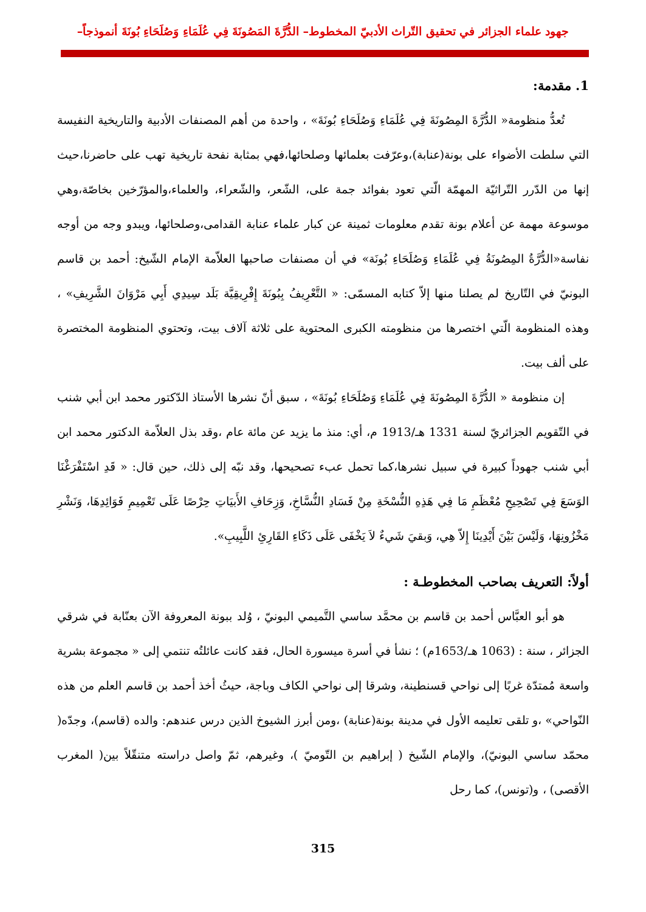جهود علماء الجزائر في تحقيق التّراث الأدبيّ المخطوط– الدُّرَّةَ المَصُونَةَ فِي عُلَمَاءِ وَصُلَحَاءِ بُونَةَ أنموذجاً–
1. مقدمة:
تُعدُّ منظومة« الدُّرَّةَ المِصُونَةَ فِي عُلَمَاءِ وَصُلَحَاءِ بُونَةَ» ، واحدة من أهم المصنفات الأدبية والتاريخية النفيسة التي سلطت الأضواء على بونة(عنابة)،وعرّفت بعلمائها وصلحائها،فهي بمثابة نفحة تاريخية تهب على حاضرنا،حيث إنها من الدّرر التّراثيّة المهمّة الّتي تعود بفوائد جمة على، الشّعر، والشّعراء، والعلماء،والمؤرّخين بخاصّة،وهي موسوعة مهمة عن أعلام بونة تقدم معلومات ثمينة عن كبار علماء عنابة القدامى،وصلحائها، ويبدو وجه من أوجه نفاسة«الدُّرَّةُ المِصُونَةُ فِي عُلَمَاءِ وَصُلَحَاءِ بُونَة» في أن مصنفات صاحبها العلاّمة الإمام الشّيخ: أحمد بن قاسم البونيّ في التّاريخ لم يصلنا منها إلاّ كتابه المسمّى: « التَّعْرِيفُ بِبُونَةَ إِفْرِيقِيَّة بَلَد سِيدِي أَبِي مَرْوَانَ الشَّرِيفِ» ، وهذه المنظومة الّتي اختصرها من منظومته الكبرى المحتوية على ثلاثة آلاف بيت، وتحتوي المنظومة المختصرة على ألف بيت.
إن منظومة « الدُّرَّةَ المِصُونَةَ فِي عُلَمَاءِ وَصُلَحَاءِ بُونَةَ» ، سبق أنّ نشرها الأستاذ الدّكتور محمد ابن أبي شنب في التّقويم الجزائريّ لسنة 1331 هـ/1913 م، أي: منذ ما يزيد عن مائة عام ،وقد بذل العلاّمة الدكتور محمد ابن أبي شنب جهوداً كبيرة في سبيل نشرها،كما تحمل عبء تصحيحها، وقد نبّه إلى ذلك، حين قال: « قَدِ اسْتَفْرَغْنَا الوَسَعَ فِي تَصْحِيحِ مُعْظَمِ مَا فِي هَذِهِ النُّسْخَةِ مِنْ فَسَادِ النُّسَّاخِ، وَزِحَافِ الأَبيَاتِ حِرْصًا عَلَى تَعْمِيمِ فَوَائِدِهَا، وَنَشْرِ مَخْزُونِهَا، وَلَيْسَ بَيْنَ أَيْدِينَا إِلاّ هِي، وَبقيَ شَيءٌ لاَ يَخْفَى عَلَى ذَكَاءِ القَارِئِ اللَّبِيبِ».
أولاً: التعريف بصاحب المخطوطـة :
هو أبو العبَّاس أحمد بن قاسم بن محمَّد ساسي التَّميمي البونيّ ، وُلد ببونة المعروفة الآن بعنّابة في شرقي الجزائر ، سنة : (1063 هـ/1653م) ؛ نشأ في أسرة ميسورة الحال، فقد كانت عائلتُه تنتمي إلى « مجموعة بشرية واسعة مُمتدّة غربًا إلى نواحي قسنطينة، وشرقا إلى نواحي الكاف وباجة، حيثُ أخذ أحمد بن قاسم العلم من هذه النّواحي» ،و تلقى تعليمه الأول في مدينة بونة(عنابة) ،ومن أبرز الشيوخ الذين درس عندهم: والده (قاسم)، وجدّه( محمّد ساسي البونيّ)، والإمام الشّيخ ( إبراهيم بن التّوميّ )، وغيرهم، ثمّ واصل دراسته متنقّلاً بين( المغرب الأقصى) ، و(تونس)، كما رحل
315